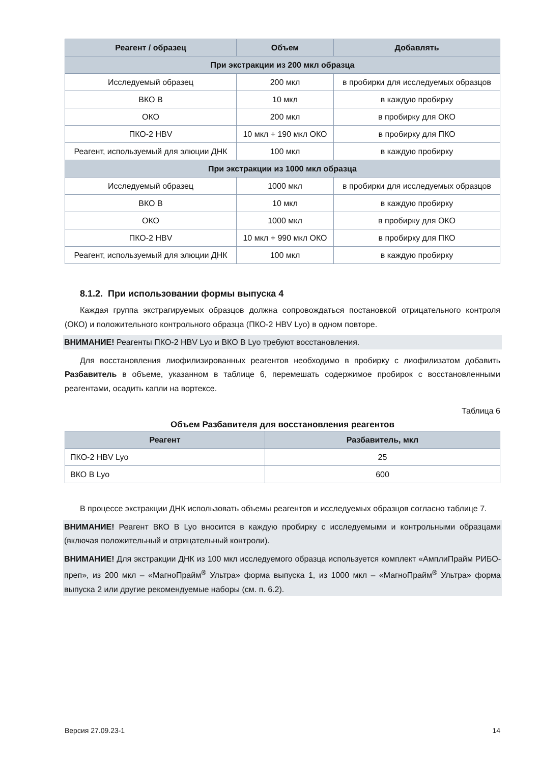| Реагент / образец | Объем | Добавлять |
| --- | --- | --- |
| При экстракции из 200 мкл образца | | |
| Исследуемый образец | 200 мкл | в пробирки для исследуемых образцов |
| ВКО В | 10 мкл | в каждую пробирку |
| ОКО | 200 мкл | в пробирку для ОКО |
| ПКО-2 HBV | 10 мкл + 190 мкл ОКО | в пробирку для ПКО |
| Реагент, используемый для элюции ДНК | 100 мкл | в каждую пробирку |
| При экстракции из 1000 мкл образца | | |
| Исследуемый образец | 1000 мкл | в пробирки для исследуемых образцов |
| ВКО В | 10 мкл | в каждую пробирку |
| ОКО | 1000 мкл | в пробирку для ОКО |
| ПКО-2 HBV | 10 мкл + 990 мкл ОКО | в пробирку для ПКО |
| Реагент, используемый для элюции ДНК | 100 мкл | в каждую пробирку |
8.1.2. При использовании формы выпуска 4
Каждая группа экстрагируемых образцов должна сопровождаться постановкой отрицательного контроля (ОКО) и положительного контрольного образца (ПКО-2 HBV Lyo) в одном повторе.
ВНИМАНИЕ! Реагенты ПКО-2 HBV Lyo и ВКО В Lyo требуют восстановления.
Для восстановления лиофилизированных реагентов необходимо в пробирку с лиофилизатом добавить Разбавитель в объеме, указанном в таблице 6, перемешать содержимое пробирок с восстановленными реагентами, осадить капли на вортексе.
Таблица 6
Объем Разбавителя для восстановления реагентов
| Реагент | Разбавитель, мкл |
| --- | --- |
| ПКО-2 HBV Lyo | 25 |
| ВКО В Lyo | 600 |
В процессе экстракции ДНК использовать объемы реагентов и исследуемых образцов согласно таблице 7.
ВНИМАНИЕ! Реагент ВКО В Lyo вносится в каждую пробирку с исследуемыми и контрольными образцами (включая положительный и отрицательный контроли).
ВНИМАНИЕ! Для экстракции ДНК из 100 мкл исследуемого образца используется комплект «АмплиПрайм РИБО-преп», из 200 мкл – «МагноПрайм<sup>®</sup> Ультра» форма выпуска 1, из 1000 мкл – «МагноПрайм<sup>®</sup> Ультра» форма выпуска 2 или другие рекомендуемые наборы (см. п. 6.2).
Версия 27.09.23-1 14